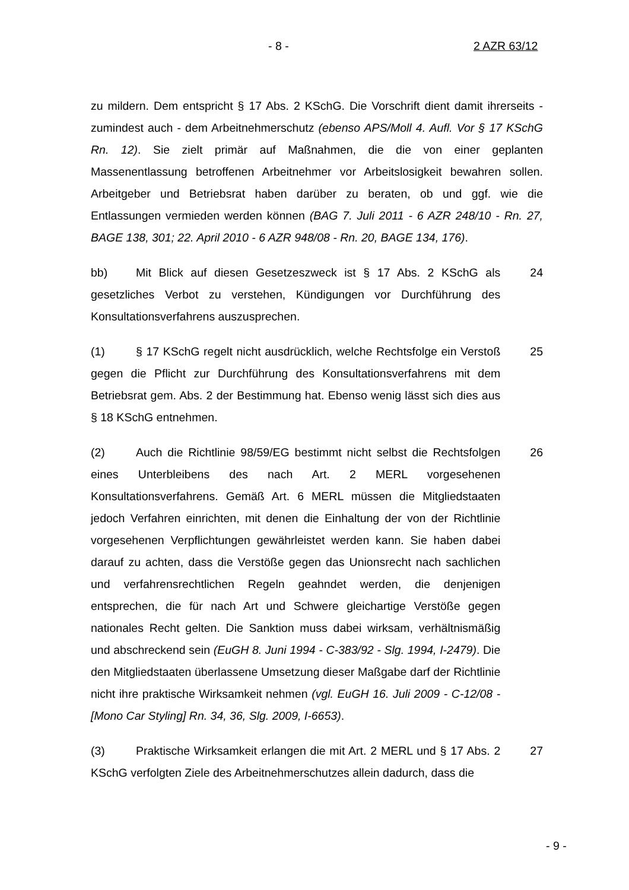- 8 - 2 AZR 63/12
zu mildern. Dem entspricht § 17 Abs. 2 KSchG. Die Vorschrift dient damit ihrerseits - zumindest auch - dem Arbeitnehmerschutz (ebenso APS/Moll 4. Aufl. Vor § 17 KSchG Rn. 12). Sie zielt primär auf Maßnahmen, die die von einer geplanten Massenentlassung betroffenen Arbeitnehmer vor Arbeitslosigkeit bewahren sollen. Arbeitgeber und Betriebsrat haben darüber zu beraten, ob und ggf. wie die Entlassungen vermieden werden können (BAG 7. Juli 2011 - 6 AZR 248/10 - Rn. 27, BAGE 138, 301; 22. April 2010 - 6 AZR 948/08 - Rn. 20, BAGE 134, 176).
bb) Mit Blick auf diesen Gesetzeszweck ist § 17 Abs. 2 KSchG als gesetzliches Verbot zu verstehen, Kündigungen vor Durchführung des Konsultationsverfahrens auszusprechen.
24
(1) § 17 KSchG regelt nicht ausdrücklich, welche Rechtsfolge ein Verstoß gegen die Pflicht zur Durchführung des Konsultationsverfahrens mit dem Betriebsrat gem. Abs. 2 der Bestimmung hat. Ebenso wenig lässt sich dies aus § 18 KSchG entnehmen.
25
(2) Auch die Richtlinie 98/59/EG bestimmt nicht selbst die Rechtsfolgen eines Unterbleibens des nach Art. 2 MERL vorgesehenen Konsultationsverfahrens. Gemäß Art. 6 MERL müssen die Mitgliedstaaten jedoch Verfahren einrichten, mit denen die Einhaltung der von der Richtlinie vorgesehenen Verpflichtungen gewährleistet werden kann. Sie haben dabei darauf zu achten, dass die Verstöße gegen das Unionsrecht nach sachlichen und verfahrensrechtlichen Regeln geahndet werden, die denjenigen entsprechen, die für nach Art und Schwere gleichartige Verstöße gegen nationales Recht gelten. Die Sanktion muss dabei wirksam, verhältnismäßig und abschreckend sein (EuGH 8. Juni 1994 - C-383/92 - Slg. 1994, I-2479). Die den Mitgliedstaaten überlassene Umsetzung dieser Maßgabe darf der Richtlinie nicht ihre praktische Wirksamkeit nehmen (vgl. EuGH 16. Juli 2009 - C-12/08 - [Mono Car Styling] Rn. 34, 36, Slg. 2009, I-6653).
26
(3) Praktische Wirksamkeit erlangen die mit Art. 2 MERL und § 17 Abs. 2 KSchG verfolgten Ziele des Arbeitnehmerschutzes allein dadurch, dass die
27
- 9 -